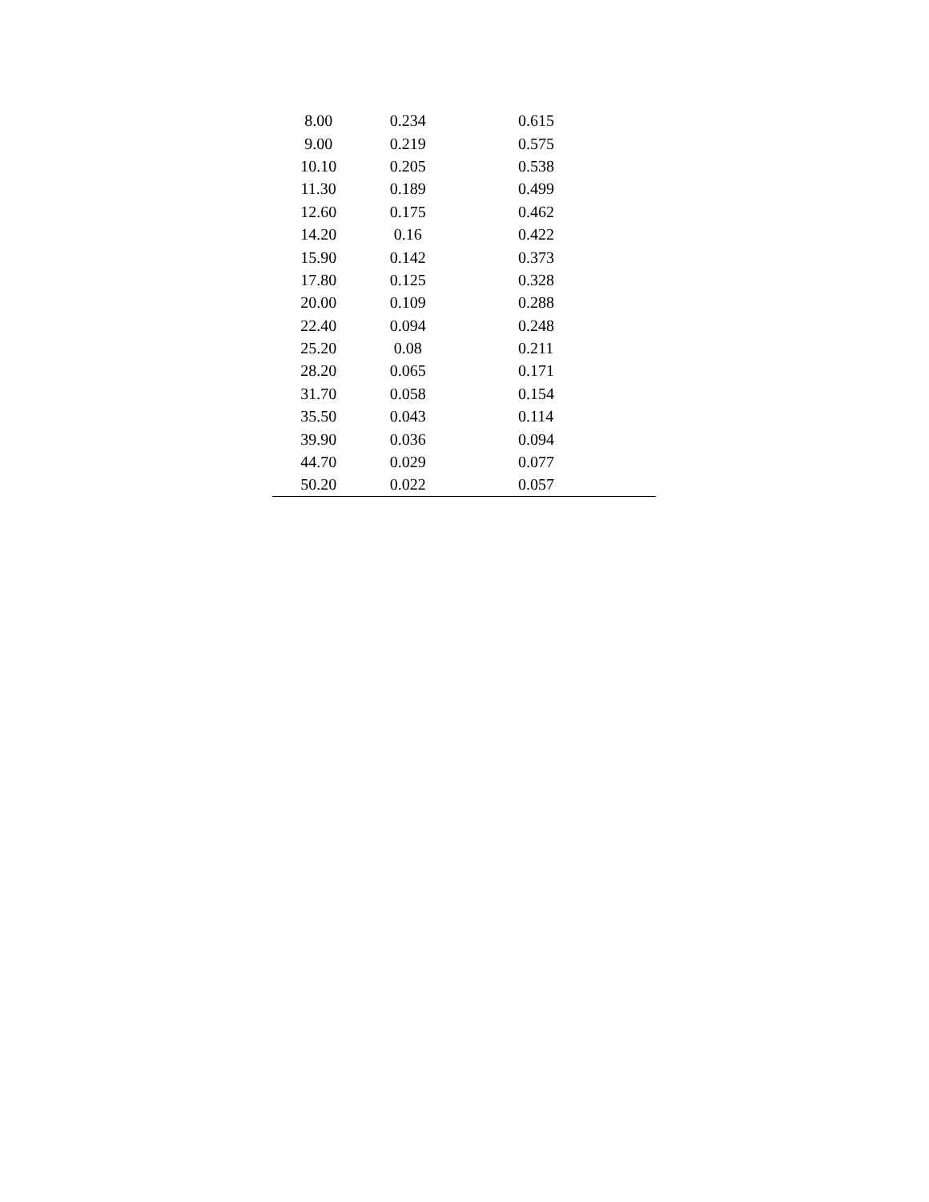| 8.00 | 0.234 | 0.615 |
| 9.00 | 0.219 | 0.575 |
| 10.10 | 0.205 | 0.538 |
| 11.30 | 0.189 | 0.499 |
| 12.60 | 0.175 | 0.462 |
| 14.20 | 0.16 | 0.422 |
| 15.90 | 0.142 | 0.373 |
| 17.80 | 0.125 | 0.328 |
| 20.00 | 0.109 | 0.288 |
| 22.40 | 0.094 | 0.248 |
| 25.20 | 0.08 | 0.211 |
| 28.20 | 0.065 | 0.171 |
| 31.70 | 0.058 | 0.154 |
| 35.50 | 0.043 | 0.114 |
| 39.90 | 0.036 | 0.094 |
| 44.70 | 0.029 | 0.077 |
| 50.20 | 0.022 | 0.057 |